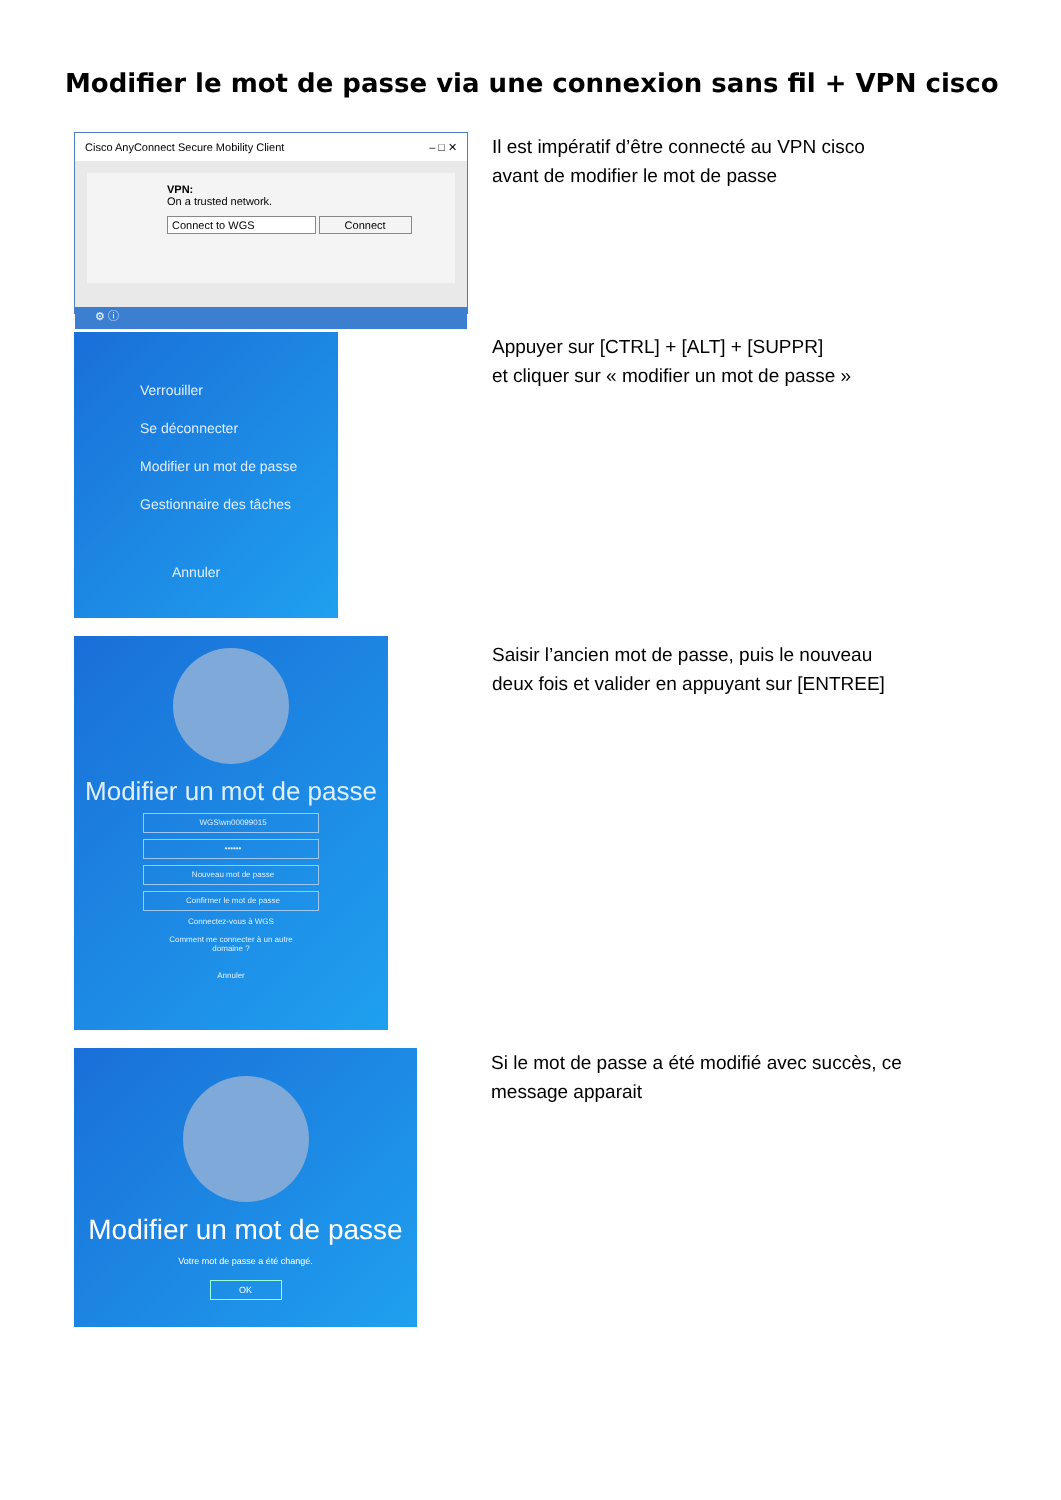Modifier le mot de passe via une connexion sans fil + VPN cisco
Cisco AnyConnect Secure Mobility Client – □ ✕
VPN:
On a trusted network.
Connect to WGS Connect
⚙ ⓘ
Il est impératif d’être connecté au VPN cisco
avant de modifier le mot de passe
Verrouiller
Se déconnecter
Modifier un mot de passe
Gestionnaire des tâches
Annuler
Appuyer sur [CTRL] + [ALT] + [SUPPR]
et cliquer sur « modifier un mot de passe »
Modifier un mot de passe
WGS\wn00099015
••••••
Nouveau mot de passe
Confirmer le mot de passe
Connectez-vous à WGS
Comment me connecter à un autre
domaine ?
Annuler
Saisir l’ancien mot de passe, puis le nouveau
deux fois et valider en appuyant sur [ENTREE]
Modifier un mot de passe
Votre mot de passe a été changé.
OK
Si le mot de passe a été modifié avec succès, ce
message apparait